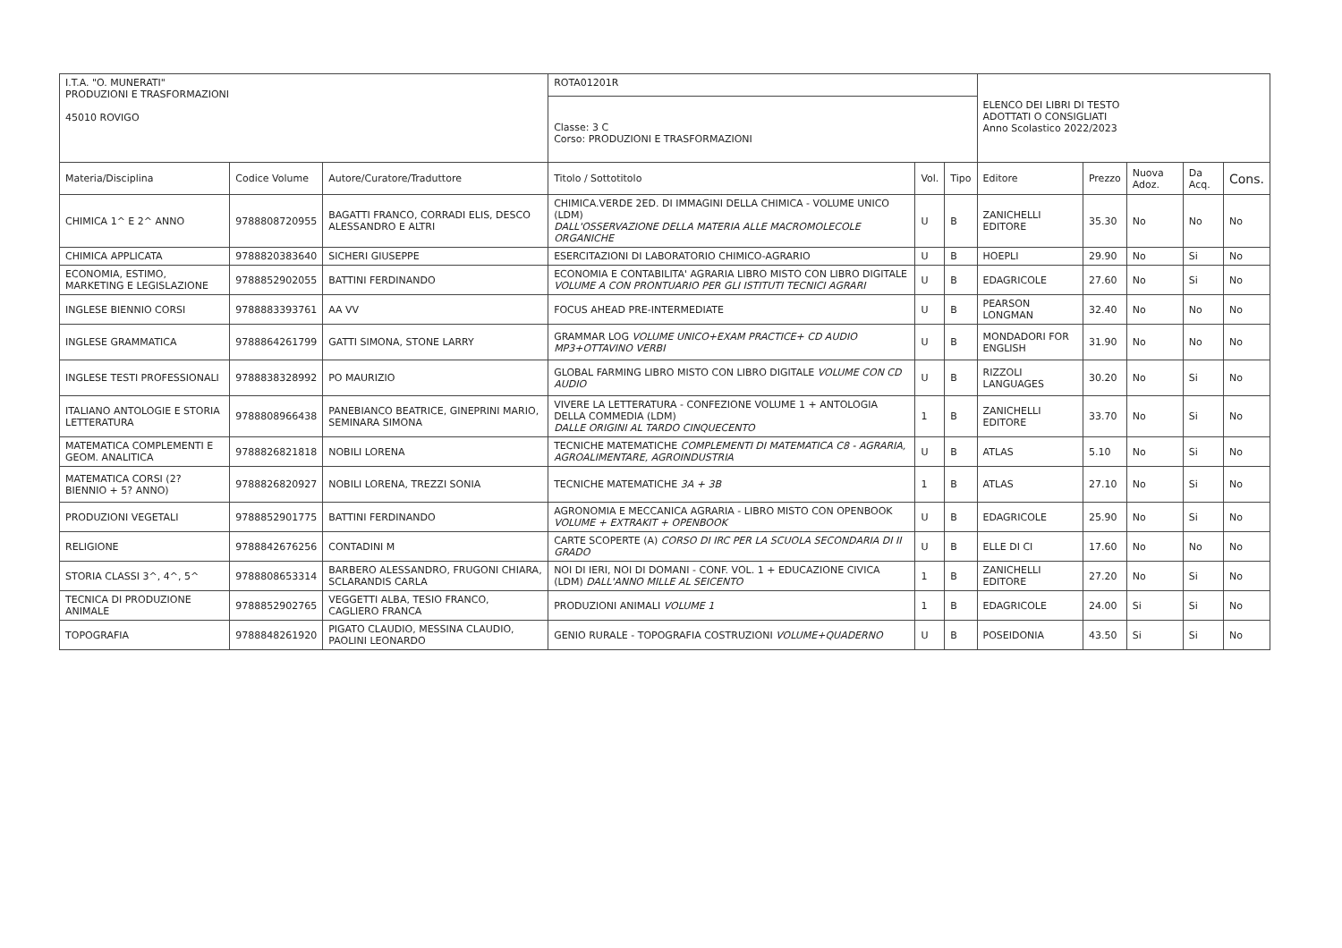| I.T.A. "O. MUNERATI" PRODUZIONI E TRASFORMAZIONI 45010 ROVIGO | | | ROTA01201R | | | ELENCO DEI LIBRI DI TESTO ADOTTATI O CONSIGLIATI Anno Scolastico 2022/2023 | | | | |
| | | | Classe: 3 C Corso: PRODUZIONI E TRASFORMAZIONI | | | | | | | |
| Materia/Disciplina | Codice Volume | Autore/Curatore/Traduttore | Titolo / Sottotitolo | Vol. | Tipo | Editore | Prezzo | Nuova Adoz. | Da Acq. | Cons. |
| CHIMICA 1^ E 2^ ANNO | 9788808720955 | BAGATTI FRANCO, CORRADI ELIS, DESCO ALESSANDRO E ALTRI | CHIMICA.VERDE 2ED. DI IMMAGINI DELLA CHIMICA - VOLUME UNICO (LDM) DALL'OSSERVAZIONE DELLA MATERIA ALLE MACROMOLECOLE ORGANICHE | U | B | ZANICHELLI EDITORE | 35.30 | No | No | No |
| CHIMICA APPLICATA | 9788820383640 | SICHERI GIUSEPPE | ESERCITAZIONI DI LABORATORIO CHIMICO-AGRARIO | U | B | HOEPLI | 29.90 | No | Si | No |
| ECONOMIA, ESTIMO, MARKETING E LEGISLAZIONE | 9788852902055 | BATTINI FERDINANDO | ECONOMIA E CONTABILITA' AGRARIA LIBRO MISTO CON LIBRO DIGITALE VOLUME A CON PRONTUARIO PER GLI ISTITUTI TECNICI AGRARI | U | B | EDAGRICOLE | 27.60 | No | Si | No |
| INGLESE BIENNIO CORSI | 9788883393761 | AA VV | FOCUS AHEAD PRE-INTERMEDIATE | U | B | PEARSON LONGMAN | 32.40 | No | No | No |
| INGLESE GRAMMATICA | 9788864261799 | GATTI SIMONA, STONE LARRY | GRAMMAR LOG VOLUME UNICO+EXAM PRACTICE+ CD AUDIO MP3+OTTAVINO VERBI | U | B | MONDADORI FOR ENGLISH | 31.90 | No | No | No |
| INGLESE TESTI PROFESSIONALI | 9788838328992 | PO MAURIZIO | GLOBAL FARMING LIBRO MISTO CON LIBRO DIGITALE VOLUME CON CD AUDIO | U | B | RIZZOLI LANGUAGES | 30.20 | No | Si | No |
| ITALIANO ANTOLOGIE E STORIA LETTERATURA | 9788808966438 | PANEBIANCO BEATRICE, GINEPRINI MARIO, SEMINARA SIMONA | VIVERE LA LETTERATURA - CONFEZIONE VOLUME 1 + ANTOLOGIA DELLA COMMEDIA (LDM) DALLE ORIGINI AL TARDO CINQUECENTO | 1 | B | ZANICHELLI EDITORE | 33.70 | No | Si | No |
| MATEMATICA COMPLEMENTI E GEOM. ANALITICA | 9788826821818 | NOBILI LORENA | TECNICHE MATEMATICHE COMPLEMENTI DI MATEMATICA C8 - AGRARIA, AGROALIMENTARE, AGROINDUSTRIA | U | B | ATLAS | 5.10 | No | Si | No |
| MATEMATICA CORSI (2? BIENNIO + 5? ANNO) | 9788826820927 | NOBILI LORENA, TREZZI SONIA | TECNICHE MATEMATICHE 3A + 3B | 1 | B | ATLAS | 27.10 | No | Si | No |
| PRODUZIONI VEGETALI | 9788852901775 | BATTINI FERDINANDO | AGRONOMIA E MECCANICA AGRARIA - LIBRO MISTO CON OPENBOOK VOLUME + EXTRAKIT + OPENBOOK | U | B | EDAGRICOLE | 25.90 | No | Si | No |
| RELIGIONE | 9788842676256 | CONTADINI M | CARTE SCOPERTE (A) CORSO DI IRC PER LA SCUOLA SECONDARIA DI II GRADO | U | B | ELLE DI CI | 17.60 | No | No | No |
| STORIA CLASSI 3^, 4^, 5^ | 9788808653314 | BARBERO ALESSANDRO, FRUGONI CHIARA, SCLARANDIS CARLA | NOI DI IERI, NOI DI DOMANI - CONF. VOL. 1 + EDUCAZIONE CIVICA (LDM) DALL'ANNO MILLE AL SEICENTO | 1 | B | ZANICHELLI EDITORE | 27.20 | No | Si | No |
| TECNICA DI PRODUZIONE ANIMALE | 9788852902765 | VEGGETTI ALBA, TESIO FRANCO, CAGLIERO FRANCA | PRODUZIONI ANIMALI VOLUME 1 | 1 | B | EDAGRICOLE | 24.00 | Si | Si | No |
| TOPOGRAFIA | 9788848261920 | PIGATO CLAUDIO, MESSINA CLAUDIO, PAOLINI LEONARDO | GENIO RURALE - TOPOGRAFIA COSTRUZIONI VOLUME+QUADERNO | U | B | POSEIDONIA | 43.50 | Si | Si | No |